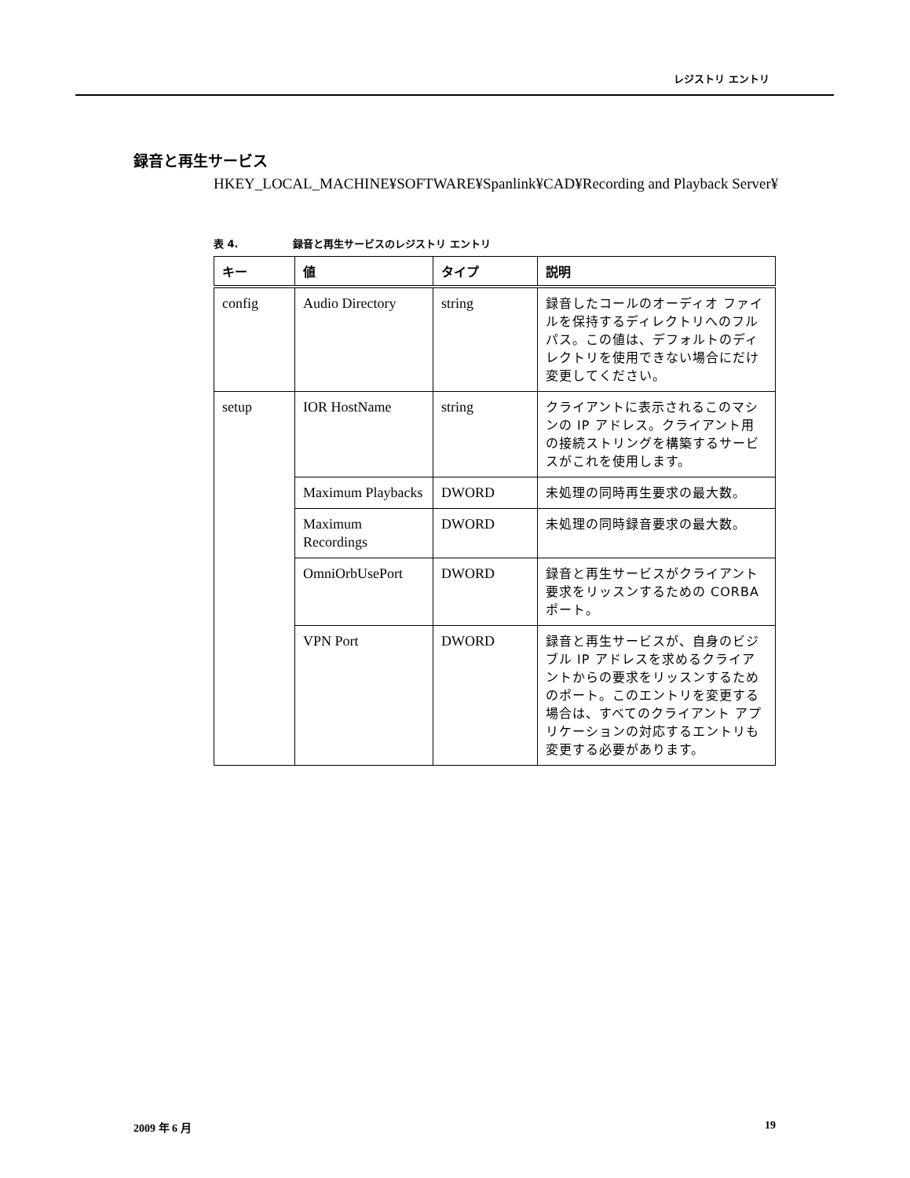レジストリ エントリ
録音と再生サービス
HKEY_LOCAL_MACHINE¥SOFTWARE¥Spanlink¥CAD¥Recording and Playback Server¥
表 4. 録音と再生サービスのレジストリ エントリ
| キー | 値 | タイプ | 説明 |
| --- | --- | --- | --- |
| config | Audio Directory | string | 録音したコールのオーディオ ファイルを保持するディレクトリへのフル パス。この値は、デフォルトのディレクトリを使用できない場合にだけ変更してください。 |
| setup | IOR HostName | string | クライアントに表示されるこのマシンの IP アドレス。クライアント用の接続ストリングを構築するサービスがこれを使用します。 |
| | Maximum Playbacks | DWORD | 未処理の同時再生要求の最大数。 |
| | Maximum Recordings | DWORD | 未処理の同時録音要求の最大数。 |
| | OmniOrbUsePort | DWORD | 録音と再生サービスがクライアント要求をリッスンするための CORBA ポート。 |
| | VPN Port | DWORD | 録音と再生サービスが、自身のビジブル IP アドレスを求めるクライアントからの要求をリッスンするためのポート。このエントリを変更する場合は、すべてのクライアント アプリケーションの対応するエントリも変更する必要があります。 |
2009 年 6 月 19